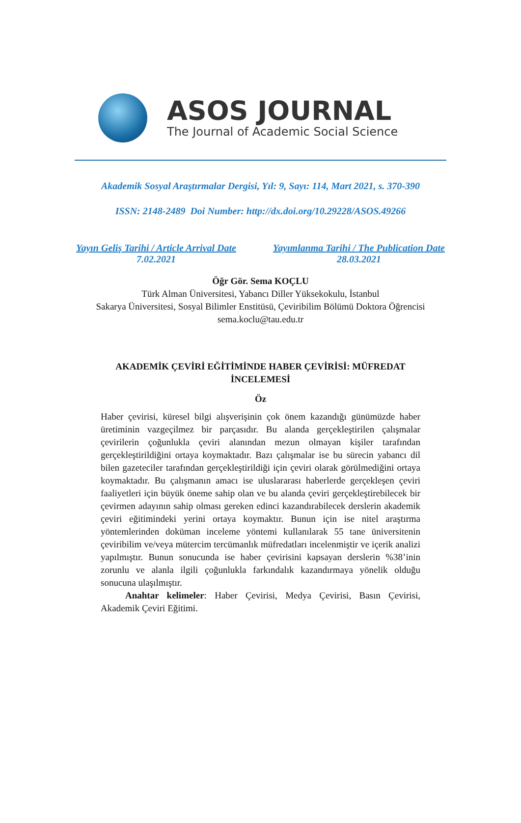ASOS JOURNAL
The Journal of Academic Social Science
Akademik Sosyal Araştırmalar Dergisi, Yıl: 9, Sayı: 114, Mart 2021, s. 370-390
ISSN: 2148-2489 Doi Number: http://dx.doi.org/10.29228/ASOS.49266
Yayın Geliş Tarihi / Article Arrival Date
7.02.2021
Yayımlanma Tarihi / The Publication Date
28.03.2021
Öğr Gör. Sema KOÇLU
Türk Alman Üniversitesi, Yabancı Diller Yüksekokulu, İstanbul
Sakarya Üniversitesi, Sosyal Bilimler Enstitüsü, Çeviribilim Bölümü Doktora Öğrencisi
sema.koclu@tau.edu.tr
AKADEMİK ÇEVİRİ EĞİTİMİNDE HABER ÇEVİRİSİ: MÜFREDAT
İNCELEMESİ
Öz
Haber çevirisi, küresel bilgi alışverişinin çok önem kazandığı günümüzde haber üretiminin vazgeçilmez bir parçasıdır. Bu alanda gerçekleştirilen çalışmalar çevirilerin çoğunlukla çeviri alanından mezun olmayan kişiler tarafından gerçekleştirildiğini ortaya koymaktadır. Bazı çalışmalar ise bu sürecin yabancı dil bilen gazeteciler tarafından gerçekleştirildiği için çeviri olarak görülmediğini ortaya koymaktadır. Bu çalışmanın amacı ise uluslararası haberlerde gerçekleşen çeviri faaliyetleri için büyük öneme sahip olan ve bu alanda çeviri gerçekleştirebilecek bir çevirmen adayının sahip olması gereken edinci kazandırabilecek derslerin akademik çeviri eğitimindeki yerini ortaya koymaktır. Bunun için ise nitel araştırma yöntemlerinden doküman inceleme yöntemi kullanılarak 55 tane üniversitenin çeviribilim ve/veya mütercim tercümanlık müfredatları incelenmiştir ve içerik analizi yapılmıştır. Bunun sonucunda ise haber çevirisini kapsayan derslerin %38’inin zorunlu ve alanla ilgili çoğunlukla farkındalık kazandırmaya yönelik olduğu sonucuna ulaşılmıştır.
Anahtar kelimeler: Haber Çevirisi, Medya Çevirisi, Basın Çevirisi, Akademik Çeviri Eğitimi.